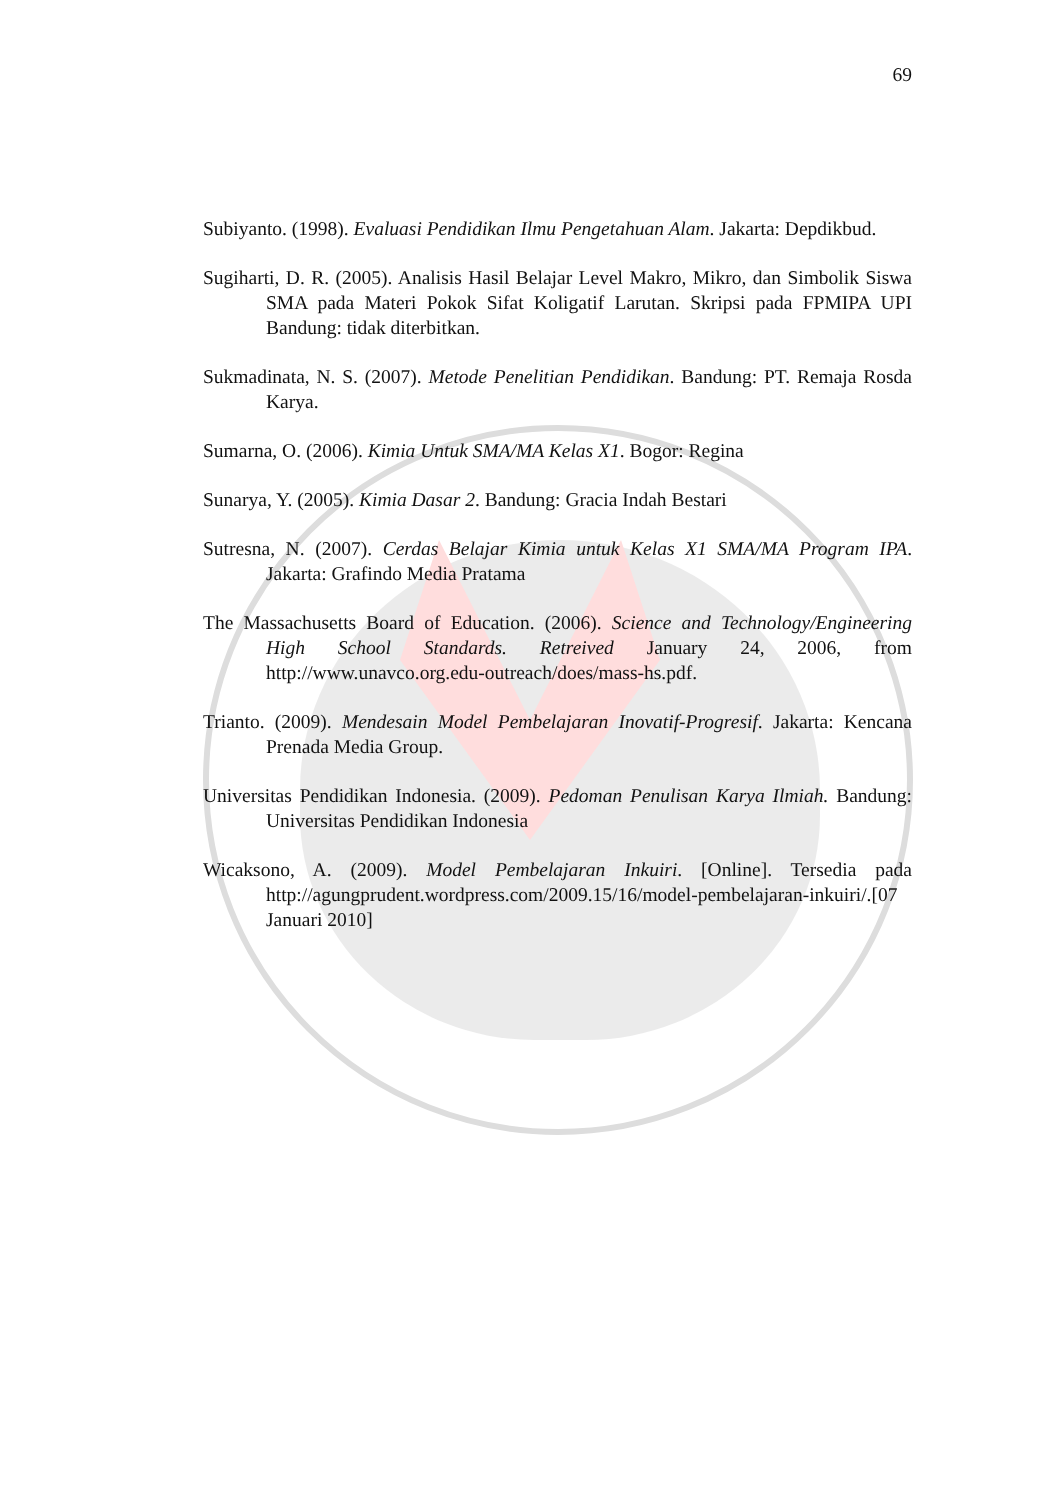69
Subiyanto. (1998). Evaluasi Pendidikan Ilmu Pengetahuan Alam. Jakarta: Depdikbud.
Sugiharti, D. R. (2005). Analisis Hasil Belajar Level Makro, Mikro, dan Simbolik Siswa SMA pada Materi Pokok Sifat Koligatif Larutan. Skripsi pada FPMIPA UPI Bandung: tidak diterbitkan.
Sukmadinata, N. S. (2007). Metode Penelitian Pendidikan. Bandung: PT. Remaja Rosda Karya.
Sumarna, O. (2006). Kimia Untuk SMA/MA Kelas X1. Bogor: Regina
Sunarya, Y. (2005). Kimia Dasar 2. Bandung: Gracia Indah Bestari
Sutresna, N. (2007). Cerdas Belajar Kimia untuk Kelas X1 SMA/MA Program IPA. Jakarta: Grafindo Media Pratama
The Massachusetts Board of Education. (2006). Science and Technology/Engineering High School Standards. Retreived January 24, 2006, from http://www.unavco.org.edu-outreach/does/mass-hs.pdf.
Trianto. (2009). Mendesain Model Pembelajaran Inovatif-Progresif. Jakarta: Kencana Prenada Media Group.
Universitas Pendidikan Indonesia. (2009). Pedoman Penulisan Karya Ilmiah. Bandung: Universitas Pendidikan Indonesia
Wicaksono, A. (2009). Model Pembelajaran Inkuiri. [Online]. Tersedia pada http://agungprudent.wordpress.com/2009.15/16/model-pembelajaran-inkuiri/.[07 Januari 2010]